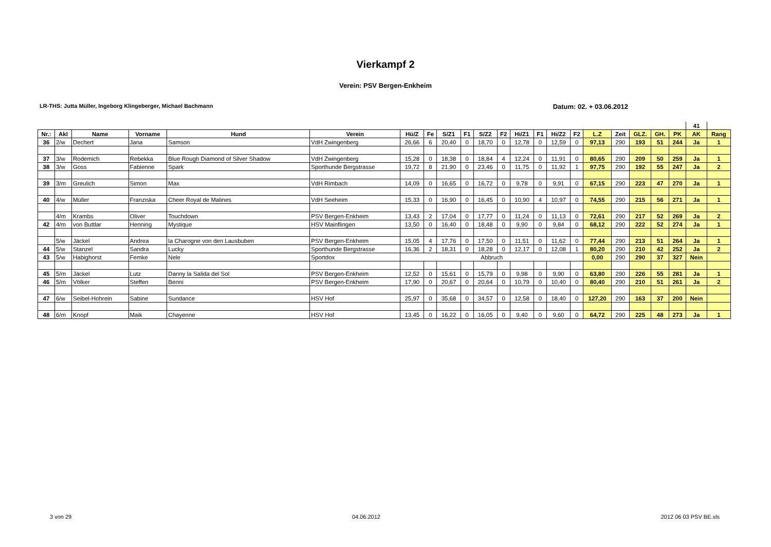Vierkampf 2
Verein: PSV Bergen-Enkheim
LR-THS: Jutta Müller, Ingeborg Klingeberger, Michael Bachmann Datum: 02. + 03.06.2012
| | | | | | | | | | | | | | | | | | | | | | 41 | |
| Nr.: | Akl | Name | Vorname | Hund | Verein | Hü/Z | Fe | S/Z1 | F1 | S/Z2 | F2 | Hi/Z1 | F1 | Hi/Z2 | F2 | L.Z | Zeit | GLZ. | GH. | PK | AK | Rang |
| 36 | 2/w | Dechert | Jana | Samson | VdH Zwingenberg | 26,66 | 6 | 20,40 | 0 | 18,70 | 0 | 12,78 | 0 | 12,59 | 0 | 97,13 | 290 | 193 | 51 | 244 | Ja | 1 |
| 37 | 3/w | Rodemich | Rebekka | Blue Rough Diamond of Silver Shadow | VdH Zwingenberg | 15,28 | 0 | 18,38 | 0 | 18,84 | 4 | 12,24 | 0 | 11,91 | 0 | 80,65 | 290 | 209 | 50 | 259 | Ja | 1 |
| 38 | 3/w | Goss | Fabienne | Spark | Sporthunde Bergstrasse | 19,72 | 8 | 21,90 | 0 | 23,46 | 0 | 11,75 | 0 | 11,92 | 1 | 97,75 | 290 | 192 | 55 | 247 | Ja | 2 |
| 39 | 3/m | Greulich | Simon | Max | VdH Rimbach | 14,09 | 0 | 16,65 | 0 | 16,72 | 0 | 9,78 | 0 | 9,91 | 0 | 67,15 | 290 | 223 | 47 | 270 | Ja | 1 |
| 40 | 4/w | Müller | Franziska | Cheer Royal de Malines | VdH Seeheim | 15,33 | 0 | 16,90 | 0 | 16,45 | 0 | 10,90 | 4 | 10,97 | 0 | 74,55 | 290 | 215 | 56 | 271 | Ja | 1 |
| | 4/m | Krambs | Oliver | Touchdown | PSV Bergen-Enkheim | 13,43 | 2 | 17,04 | 0 | 17,77 | 0 | 11,24 | 0 | 11,13 | 0 | 72,61 | 290 | 217 | 52 | 269 | Ja | 2 |
| 42 | 4/m | von Buttlar | Henning | Mystique | HSV Mainflingen | 13,50 | 0 | 16,40 | 0 | 18,48 | 0 | 9,90 | 0 | 9,84 | 0 | 68,12 | 290 | 222 | 52 | 274 | Ja | 1 |
| | 5/w | Jäckel | Andrea | la Charogne von den Lausbuben | PSV Bergen-Enkheim | 15,05 | 4 | 17,76 | 0 | 17,50 | 0 | 11,51 | 0 | 11,62 | 0 | 77,44 | 290 | 213 | 51 | 264 | Ja | 1 |
| 44 | 5/w | Stanzel | Sandra | Lucky | Sporthunde Bergstrasse | 16,36 | 2 | 18,31 | 0 | 18,28 | 0 | 12,17 | 0 | 12,08 | 1 | 80,20 | 290 | 210 | 42 | 252 | Ja | 2 |
| 43 | 5/w | Habighorst | Femke | Nele | Sportdox | Abbruch | | | | | | | | | | 0,00 | 290 | 290 | 37 | 327 | Nein | |
| 45 | 5/m | Jäckel | Lutz | Danny la Salida del Sol | PSV Bergen-Enkheim | 12,52 | 0 | 15,61 | 0 | 15,79 | 0 | 9,98 | 0 | 9,90 | 0 | 63,80 | 290 | 226 | 55 | 281 | Ja | 1 |
| 46 | 5/m | Völker | Steffen | Benni | PSV Bergen-Enkheim | 17,90 | 0 | 20,67 | 0 | 20,64 | 0 | 10,79 | 0 | 10,40 | 0 | 80,40 | 290 | 210 | 51 | 261 | Ja | 2 |
| 47 | 6/w | Seibel-Hohrein | Sabine | Sundance | HSV Hof | 25,97 | 0 | 35,68 | 0 | 34,57 | 0 | 12,58 | 0 | 18,40 | 0 | 127,20 | 290 | 163 | 37 | 200 | Nein | |
| 48 | 6/m | Knopf | Maik | Chayenne | HSV Hof | 13,45 | 0 | 16,22 | 0 | 16,05 | 0 | 9,40 | 0 | 9,60 | 0 | 64,72 | 290 | 225 | 48 | 273 | Ja | 1 |
3 von 29 04.06.2012 2012 06 03 PSV BE.xls